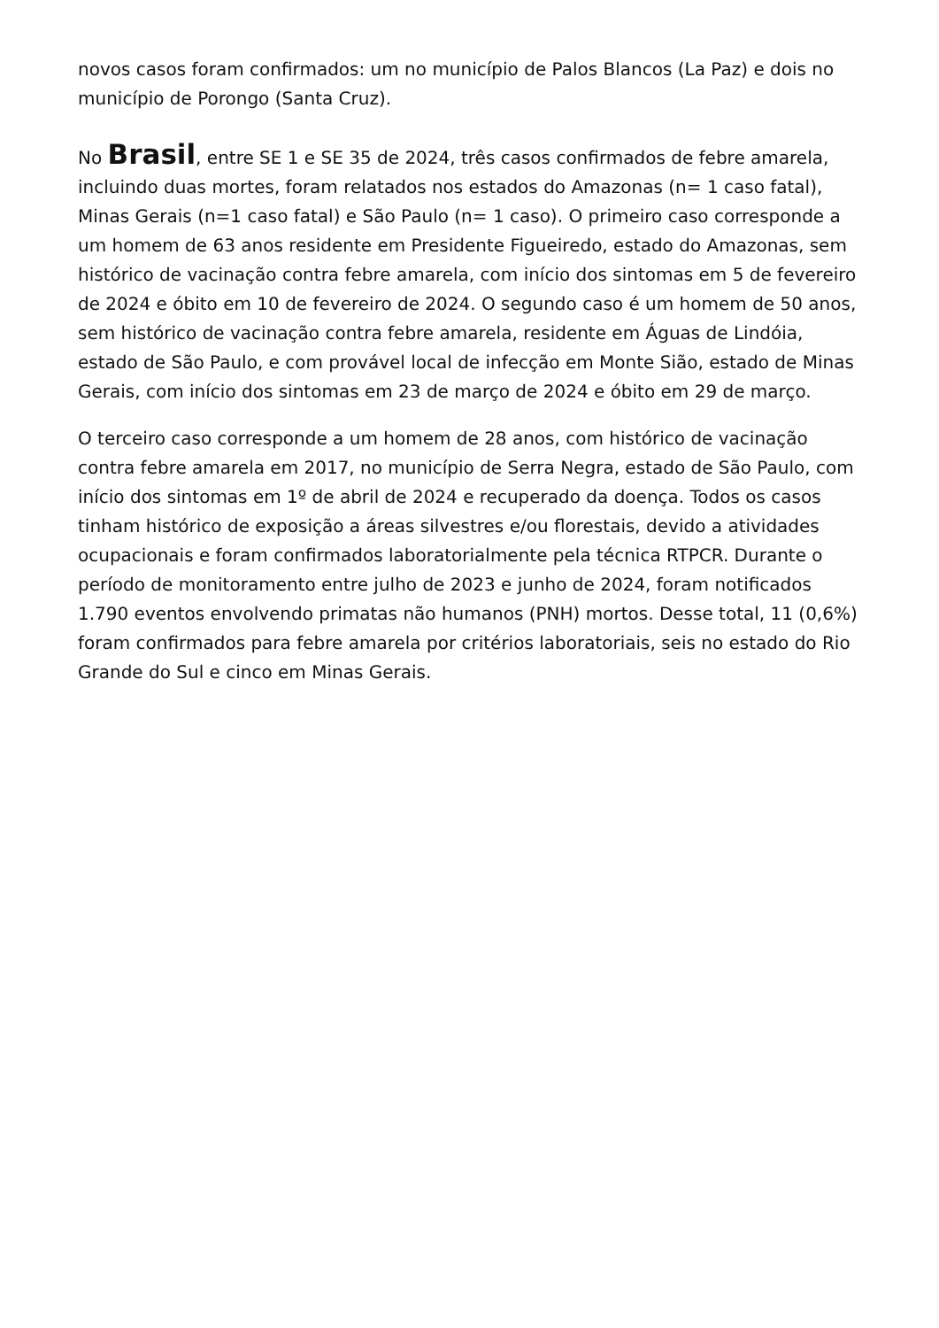novos casos foram confirmados: um no município de Palos Blancos (La Paz) e dois no município de Porongo (Santa Cruz).
No Brasil, entre SE 1 e SE 35 de 2024, três casos confirmados de febre amarela, incluindo duas mortes, foram relatados nos estados do Amazonas (n= 1 caso fatal), Minas Gerais (n=1 caso fatal) e São Paulo (n= 1 caso). O primeiro caso corresponde a um homem de 63 anos residente em Presidente Figueiredo, estado do Amazonas, sem histórico de vacinação contra febre amarela, com início dos sintomas em 5 de fevereiro de 2024 e óbito em 10 de fevereiro de 2024. O segundo caso é um homem de 50 anos, sem histórico de vacinação contra febre amarela, residente em Águas de Lindóia, estado de São Paulo, e com provável local de infecção em Monte Sião, estado de Minas Gerais, com início dos sintomas em 23 de março de 2024 e óbito em 29 de março.
O terceiro caso corresponde a um homem de 28 anos, com histórico de vacinação contra febre amarela em 2017, no município de Serra Negra, estado de São Paulo, com início dos sintomas em 1º de abril de 2024 e recuperado da doença. Todos os casos tinham histórico de exposição a áreas silvestres e/ou florestais, devido a atividades ocupacionais e foram confirmados laboratorialmente pela técnica RTPCR. Durante o período de monitoramento entre julho de 2023 e junho de 2024, foram notificados 1.790 eventos envolvendo primatas não humanos (PNH) mortos. Desse total, 11 (0,6%) foram confirmados para febre amarela por critérios laboratoriais, seis no estado do Rio Grande do Sul e cinco em Minas Gerais.